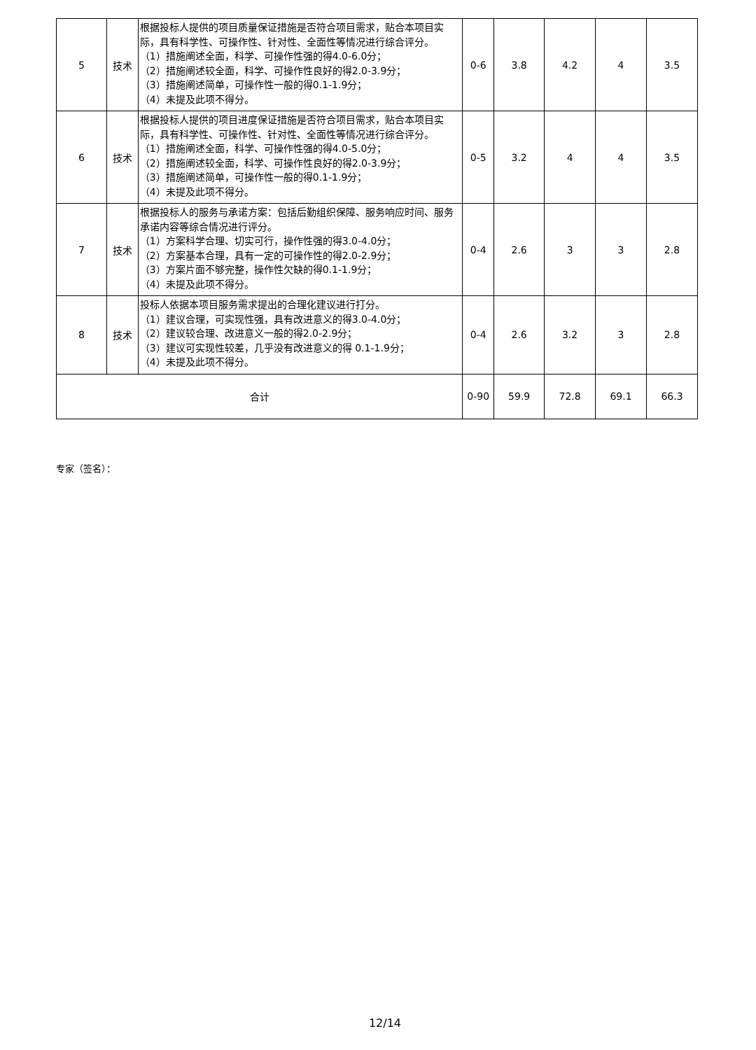| 5 | 技术 | 根据投标人提供的项目质量保证措施是否符合项目需求，贴合本项目实际，具有科学性、可操作性、针对性、全面性等情况进行综合评分。 （1）措施阐述全面，科学、可操作性强的得4.0-6.0分； （2）措施阐述较全面，科学、可操作性良好的得2.0-3.9分； （3）措施阐述简单，可操作性一般的得0.1-1.9分； （4）未提及此项不得分。 | 0-6 | 3.8 | 4.2 | 4 | 3.5 |
| 6 | 技术 | 根据投标人提供的项目进度保证措施是否符合项目需求，贴合本项目实际，具有科学性、可操作性、针对性、全面性等情况进行综合评分。 （1）措施阐述全面，科学、可操作性强的得4.0-5.0分； （2）措施阐述较全面，科学、可操作性良好的得2.0-3.9分； （3）措施阐述简单，可操作性一般的得0.1-1.9分； （4）未提及此项不得分。 | 0-5 | 3.2 | 4 | 4 | 3.5 |
| 7 | 技术 | 根据投标人的服务与承诺方案：包括后勤组织保障、服务响应时间、服务承诺内容等综合情况进行评分。 （1）方案科学合理、切实可行，操作性强的得3.0-4.0分； （2）方案基本合理，具有一定的可操作性的得2.0-2.9分； （3）方案片面不够完整，操作性欠缺的得0.1-1.9分； （4）未提及此项不得分。 | 0-4 | 2.6 | 3 | 3 | 2.8 |
| 8 | 技术 | 投标人依据本项目服务需求提出的合理化建议进行打分。 （1）建议合理，可实现性强，具有改进意义的得3.0-4.0分； （2）建议较合理、改进意义一般的得2.0-2.9分； （3）建议可实现性较差，几乎没有改进意义的得 0.1-1.9分； （4）未提及此项不得分。 | 0-4 | 2.6 | 3.2 | 3 | 2.8 |
| 合计 | | | 0-90 | 59.9 | 72.8 | 69.1 | 66.3 |
专家（签名）：
12/14